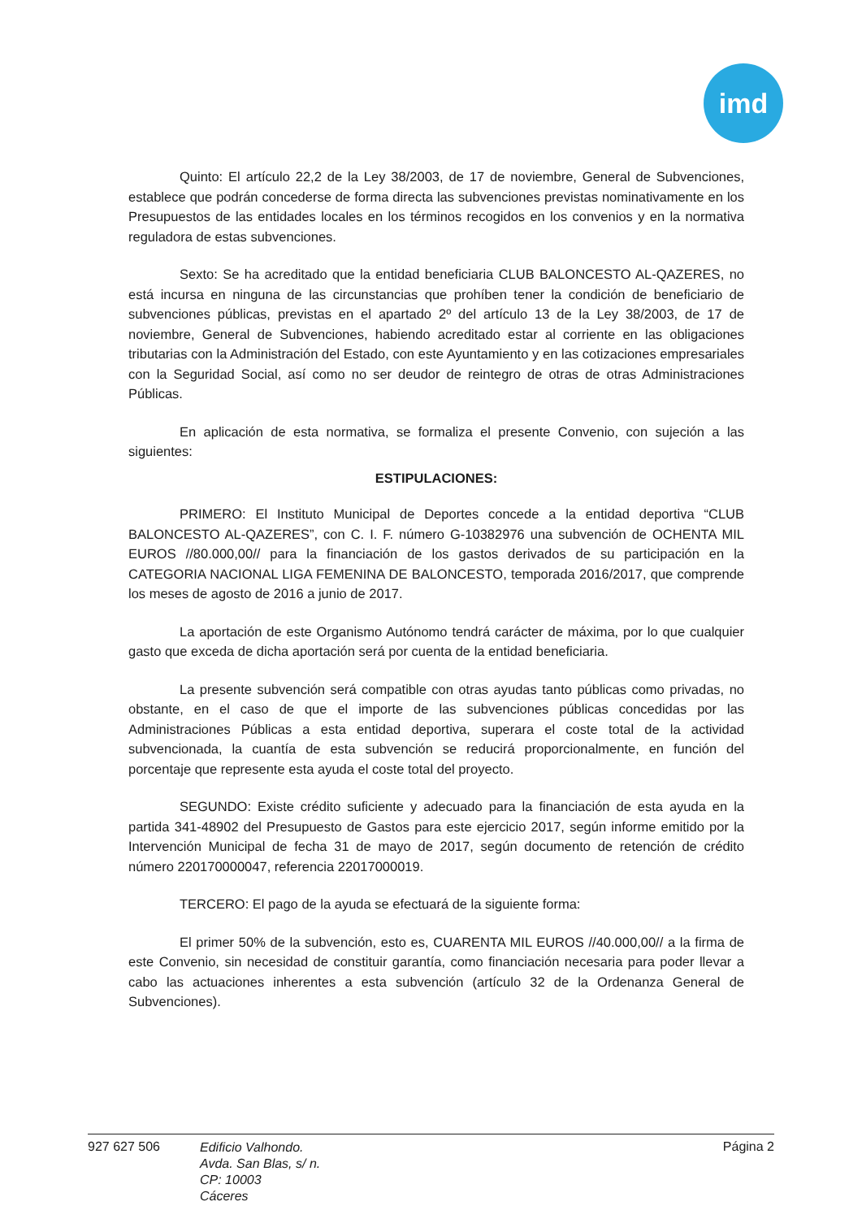imd
Quinto: El artículo 22,2 de la Ley 38/2003, de 17 de noviembre, General de Subvenciones, establece que podrán concederse de forma directa las subvenciones previstas nominativamente en los Presupuestos de las entidades locales en los términos recogidos en los convenios y en la normativa reguladora de estas subvenciones.
Sexto: Se ha acreditado que la entidad beneficiaria CLUB BALONCESTO AL-QAZERES, no está incursa en ninguna de las circunstancias que prohíben tener la condición de beneficiario de subvenciones públicas, previstas en el apartado 2º del artículo 13 de la Ley 38/2003, de 17 de noviembre, General de Subvenciones, habiendo acreditado estar al corriente en las obligaciones tributarias con la Administración del Estado, con este Ayuntamiento y en las cotizaciones empresariales con la Seguridad Social, así como no ser deudor de reintegro de otras de otras Administraciones Públicas.
En aplicación de esta normativa, se formaliza el presente Convenio, con sujeción a las siguientes:
ESTIPULACIONES:
PRIMERO: El Instituto Municipal de Deportes concede a la entidad deportiva “CLUB BALONCESTO AL-QAZERES”, con C. I. F. número G-10382976 una subvención de OCHENTA MIL EUROS //80.000,00// para la financiación de los gastos derivados de su participación en la CATEGORIA NACIONAL LIGA FEMENINA DE BALONCESTO, temporada 2016/2017, que comprende los meses de agosto de 2016 a junio de 2017.
La aportación de este Organismo Autónomo tendrá carácter de máxima, por lo que cualquier gasto que exceda de dicha aportación será por cuenta de la entidad beneficiaria.
La presente subvención será compatible con otras ayudas tanto públicas como privadas, no obstante, en el caso de que el importe de las subvenciones públicas concedidas por las Administraciones Públicas a esta entidad deportiva, superara el coste total de la actividad subvencionada, la cuantía de esta subvención se reducirá proporcionalmente, en función del porcentaje que represente esta ayuda el coste total del proyecto.
SEGUNDO: Existe crédito suficiente y adecuado para la financiación de esta ayuda en la partida 341-48902 del Presupuesto de Gastos para este ejercicio 2017, según informe emitido por la Intervención Municipal de fecha 31 de mayo de 2017, según documento de retención de crédito número 220170000047, referencia 22017000019.
TERCERO: El pago de la ayuda se efectuará de la siguiente forma:
El primer 50% de la subvención, esto es, CUARENTA MIL EUROS //40.000,00// a la firma de este Convenio, sin necesidad de constituir garantía, como financiación necesaria para poder llevar a cabo las actuaciones inherentes a esta subvención (artículo 32 de la Ordenanza General de Subvenciones).
927 627 506
Edificio Valhondo.
Avda. San Blas, s/ n.
CP: 10003
Cáceres
Página 2